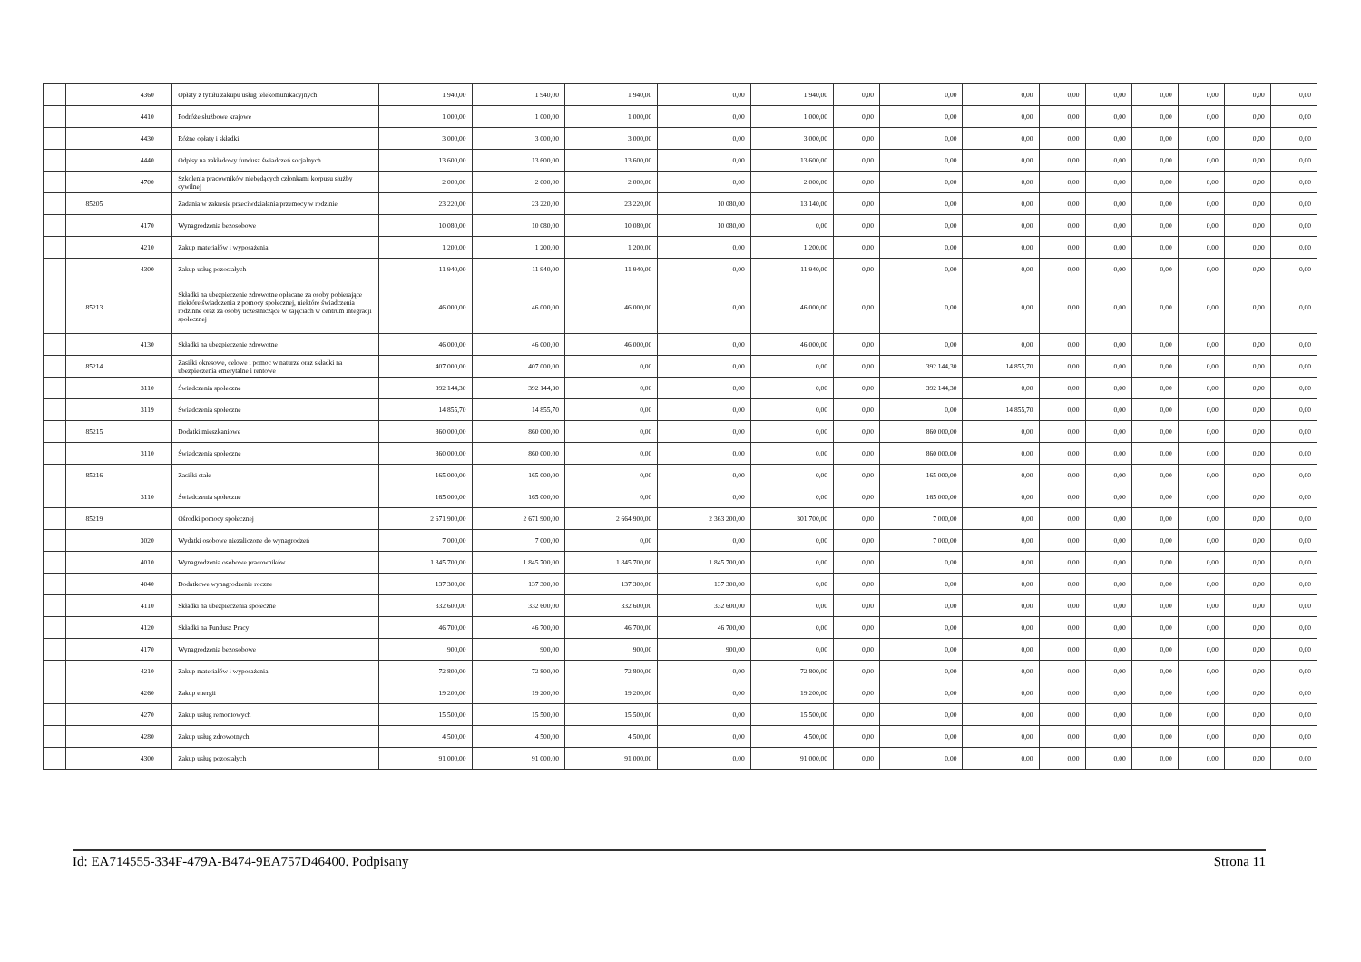| | | 4360 | Opłaty z tytułu zakupu usług telekomunikacyjnych | 1 940,00 | 1 940,00 | 1 940,00 | 0,00 | 1 940,00 | 0,00 | 0,00 | 0,00 | 0,00 | 0,00 | 0,00 | 0,00 | 0,00 | 0,00 |
| | | 4410 | Podróże służbowe krajowe | 1 000,00 | 1 000,00 | 1 000,00 | 0,00 | 1 000,00 | 0,00 | 0,00 | 0,00 | 0,00 | 0,00 | 0,00 | 0,00 | 0,00 | 0,00 |
| | | 4430 | Różne opłaty i składki | 3 000,00 | 3 000,00 | 3 000,00 | 0,00 | 3 000,00 | 0,00 | 0,00 | 0,00 | 0,00 | 0,00 | 0,00 | 0,00 | 0,00 | 0,00 |
| | | 4440 | Odpisy na zakładowy fundusz świadczeń socjalnych | 13 600,00 | 13 600,00 | 13 600,00 | 0,00 | 13 600,00 | 0,00 | 0,00 | 0,00 | 0,00 | 0,00 | 0,00 | 0,00 | 0,00 | 0,00 |
| | | 4700 | Szkolenia pracowników niebędących członkami korpusu służby cywilnej | 2 000,00 | 2 000,00 | 2 000,00 | 0,00 | 2 000,00 | 0,00 | 0,00 | 0,00 | 0,00 | 0,00 | 0,00 | 0,00 | 0,00 | 0,00 |
| | 85205 | | Zadania w zakresie przeciwdziałania przemocy w rodzinie | 23 220,00 | 23 220,00 | 23 220,00 | 10 080,00 | 13 140,00 | 0,00 | 0,00 | 0,00 | 0,00 | 0,00 | 0,00 | 0,00 | 0,00 | 0,00 |
| | | 4170 | Wynagrodzenia bezosobowe | 10 080,00 | 10 080,00 | 10 080,00 | 10 080,00 | 0,00 | 0,00 | 0,00 | 0,00 | 0,00 | 0,00 | 0,00 | 0,00 | 0,00 | 0,00 |
| | | 4210 | Zakup materiałów i wyposażenia | 1 200,00 | 1 200,00 | 1 200,00 | 0,00 | 1 200,00 | 0,00 | 0,00 | 0,00 | 0,00 | 0,00 | 0,00 | 0,00 | 0,00 | 0,00 |
| | | 4300 | Zakup usług pozostałych | 11 940,00 | 11 940,00 | 11 940,00 | 0,00 | 11 940,00 | 0,00 | 0,00 | 0,00 | 0,00 | 0,00 | 0,00 | 0,00 | 0,00 | 0,00 |
| | 85213 | | Składki na ubezpieczenie zdrowotne opłacane za osoby pobierające niektóre świadczenia z pomocy społecznej, niektóre świadczenia rodzinne oraz za osoby uczestniczące w zajęciach w centrum integracji społecznej | 46 000,00 | 46 000,00 | 46 000,00 | 0,00 | 46 000,00 | 0,00 | 0,00 | 0,00 | 0,00 | 0,00 | 0,00 | 0,00 | 0,00 | 0,00 |
| | | 4130 | Składki na ubezpieczenie zdrowotne | 46 000,00 | 46 000,00 | 46 000,00 | 0,00 | 46 000,00 | 0,00 | 0,00 | 0,00 | 0,00 | 0,00 | 0,00 | 0,00 | 0,00 | 0,00 |
| | 85214 | | Zasiłki okresowe, celowe i pomoc w naturze oraz składki na ubezpieczenia emerytalne i rentowe | 407 000,00 | 407 000,00 | 0,00 | 0,00 | 0,00 | 0,00 | 392 144,30 | 14 855,70 | 0,00 | 0,00 | 0,00 | 0,00 | 0,00 | 0,00 |
| | | 3110 | Świadczenia społeczne | 392 144,30 | 392 144,30 | 0,00 | 0,00 | 0,00 | 0,00 | 392 144,30 | 0,00 | 0,00 | 0,00 | 0,00 | 0,00 | 0,00 | 0,00 |
| | | 3119 | Świadczenia społeczne | 14 855,70 | 14 855,70 | 0,00 | 0,00 | 0,00 | 0,00 | 0,00 | 14 855,70 | 0,00 | 0,00 | 0,00 | 0,00 | 0,00 | 0,00 |
| | 85215 | | Dodatki mieszkaniowe | 860 000,00 | 860 000,00 | 0,00 | 0,00 | 0,00 | 0,00 | 860 000,00 | 0,00 | 0,00 | 0,00 | 0,00 | 0,00 | 0,00 | 0,00 |
| | | 3110 | Świadczenia społeczne | 860 000,00 | 860 000,00 | 0,00 | 0,00 | 0,00 | 0,00 | 860 000,00 | 0,00 | 0,00 | 0,00 | 0,00 | 0,00 | 0,00 | 0,00 |
| | 85216 | | Zasiłki stałe | 165 000,00 | 165 000,00 | 0,00 | 0,00 | 0,00 | 0,00 | 165 000,00 | 0,00 | 0,00 | 0,00 | 0,00 | 0,00 | 0,00 | 0,00 |
| | | 3110 | Świadczenia społeczne | 165 000,00 | 165 000,00 | 0,00 | 0,00 | 0,00 | 0,00 | 165 000,00 | 0,00 | 0,00 | 0,00 | 0,00 | 0,00 | 0,00 | 0,00 |
| | 85219 | | Ośrodki pomocy społecznej | 2 671 900,00 | 2 671 900,00 | 2 664 900,00 | 2 363 200,00 | 301 700,00 | 0,00 | 7 000,00 | 0,00 | 0,00 | 0,00 | 0,00 | 0,00 | 0,00 | 0,00 |
| | | 3020 | Wydatki osobowe niezaliczone do wynagrodzeń | 7 000,00 | 7 000,00 | 0,00 | 0,00 | 0,00 | 0,00 | 7 000,00 | 0,00 | 0,00 | 0,00 | 0,00 | 0,00 | 0,00 | 0,00 |
| | | 4010 | Wynagrodzenia osobowe pracowników | 1 845 700,00 | 1 845 700,00 | 1 845 700,00 | 1 845 700,00 | 0,00 | 0,00 | 0,00 | 0,00 | 0,00 | 0,00 | 0,00 | 0,00 | 0,00 | 0,00 |
| | | 4040 | Dodatkowe wynagrodzenie roczne | 137 300,00 | 137 300,00 | 137 300,00 | 137 300,00 | 0,00 | 0,00 | 0,00 | 0,00 | 0,00 | 0,00 | 0,00 | 0,00 | 0,00 | 0,00 |
| | | 4110 | Składki na ubezpieczenia społeczne | 332 600,00 | 332 600,00 | 332 600,00 | 332 600,00 | 0,00 | 0,00 | 0,00 | 0,00 | 0,00 | 0,00 | 0,00 | 0,00 | 0,00 | 0,00 |
| | | 4120 | Składki na Fundusz Pracy | 46 700,00 | 46 700,00 | 46 700,00 | 46 700,00 | 0,00 | 0,00 | 0,00 | 0,00 | 0,00 | 0,00 | 0,00 | 0,00 | 0,00 | 0,00 |
| | | 4170 | Wynagrodzenia bezosobowe | 900,00 | 900,00 | 900,00 | 900,00 | 0,00 | 0,00 | 0,00 | 0,00 | 0,00 | 0,00 | 0,00 | 0,00 | 0,00 | 0,00 |
| | | 4210 | Zakup materiałów i wyposażenia | 72 800,00 | 72 800,00 | 72 800,00 | 0,00 | 72 800,00 | 0,00 | 0,00 | 0,00 | 0,00 | 0,00 | 0,00 | 0,00 | 0,00 | 0,00 |
| | | 4260 | Zakup energii | 19 200,00 | 19 200,00 | 19 200,00 | 0,00 | 19 200,00 | 0,00 | 0,00 | 0,00 | 0,00 | 0,00 | 0,00 | 0,00 | 0,00 | 0,00 |
| | | 4270 | Zakup usług remontowych | 15 500,00 | 15 500,00 | 15 500,00 | 0,00 | 15 500,00 | 0,00 | 0,00 | 0,00 | 0,00 | 0,00 | 0,00 | 0,00 | 0,00 | 0,00 |
| | | 4280 | Zakup usług zdrowotnych | 4 500,00 | 4 500,00 | 4 500,00 | 0,00 | 4 500,00 | 0,00 | 0,00 | 0,00 | 0,00 | 0,00 | 0,00 | 0,00 | 0,00 | 0,00 |
| | | 4300 | Zakup usług pozostałych | 91 000,00 | 91 000,00 | 91 000,00 | 0,00 | 91 000,00 | 0,00 | 0,00 | 0,00 | 0,00 | 0,00 | 0,00 | 0,00 | 0,00 | 0,00 |
Id: EA714555-334F-479A-B474-9EA757D46400. Podpisany Strona 11